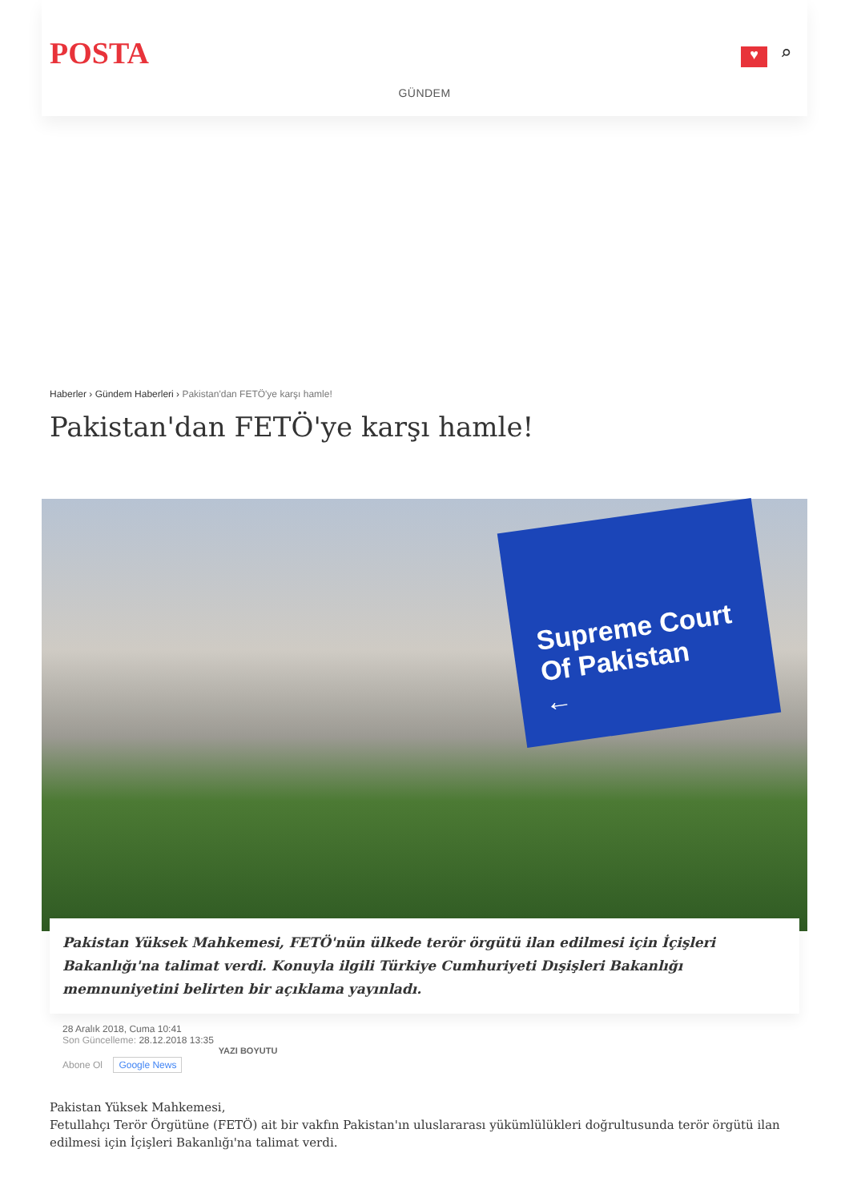POSTA ♥ ⌕
GÜNDEM
Haberler › Gündem Haberleri › Pakistan'dan FETÖ'ye karşı hamle!
Pakistan'dan FETÖ'ye karşı hamle!
Supreme Court
Of Pakistan
←
Pakistan Yüksek Mahkemesi, FETÖ'nün ülkede terör örgütü ilan edilmesi için İçişleri Bakanlığı'na talimat verdi. Konuyla ilgili Türkiye Cumhuriyeti Dışişleri Bakanlığı memnuniyetini belirten bir açıklama yayınladı.
28 Aralık 2018, Cuma 10:41
Son Güncelleme: 28.12.2018 13:35
Abone Ol Google News YAZI BOYUTU
Pakistan Yüksek Mahkemesi,
Fetullahçı Terör Örgütüne (FETÖ) ait bir vakfın Pakistan'ın uluslararası yükümlülükleri doğrultusunda terör örgütü ilan edilmesi için İçişleri Bakanlığı'na talimat verdi.